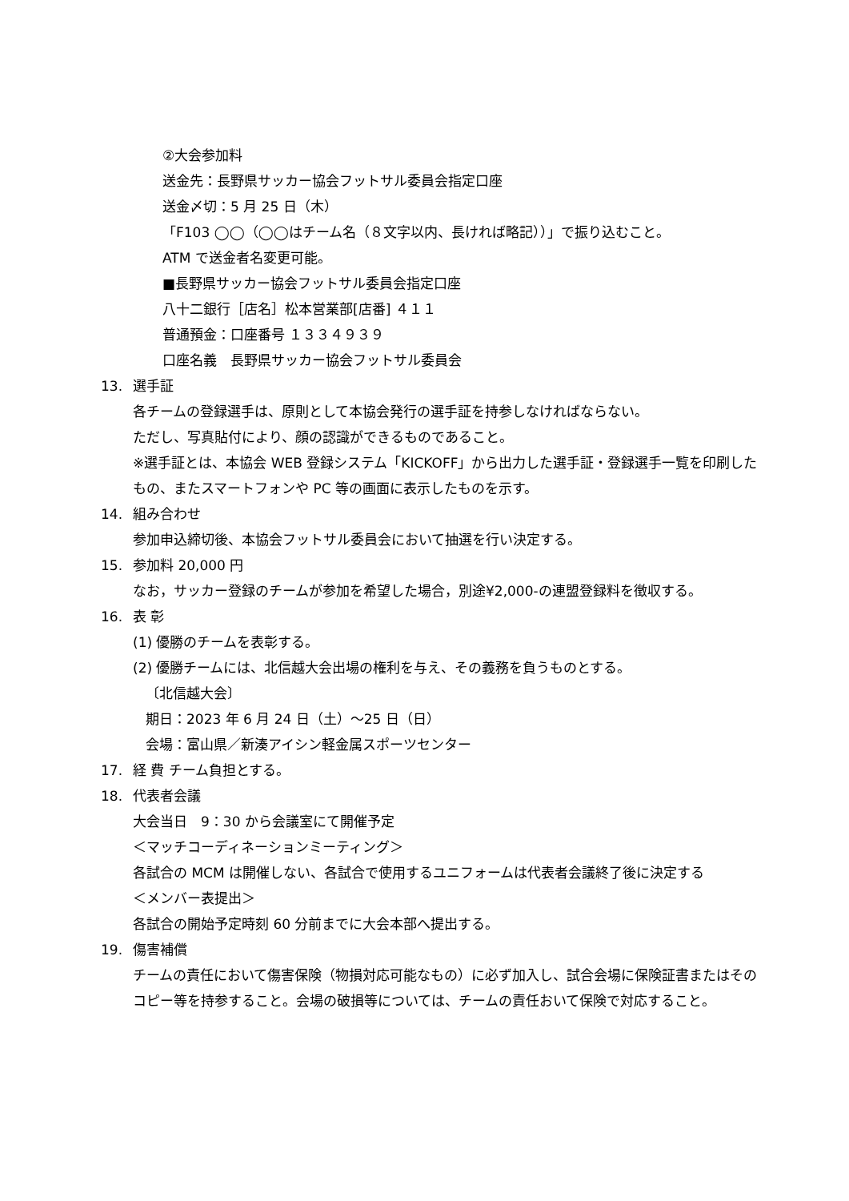②大会参加料
送金先：長野県サッカー協会フットサル委員会指定口座
送金〆切：5 月 25 日（木）
「F103 ◯◯（◯◯はチーム名（８文字以内、長ければ略記））」で振り込むこと。
ATM で送金者名変更可能。
■長野県サッカー協会フットサル委員会指定口座
八十二銀行［店名］松本営業部[店番] ４１１
普通預金：口座番号 １３３４９３９
口座名義　長野県サッカー協会フットサル委員会
13. 選手証
各チームの登録選手は、原則として本協会発行の選手証を持参しなければならない。
ただし、写真貼付により、顔の認識ができるものであること。
※選手証とは、本協会 WEB 登録システム「KICKOFF」から出力した選手証・登録選手一覧を印刷したもの、またスマートフォンや PC 等の画面に表示したものを示す。
14. 組み合わせ
参加申込締切後、本協会フットサル委員会において抽選を行い決定する。
15. 参加料 20,000 円
なお，サッカー登録のチームが参加を希望した場合，別途¥2,000-の連盟登録料を徴収する。
16. 表 彰
(1) 優勝のチームを表彰する。
(2) 優勝チームには、北信越大会出場の権利を与え、その義務を負うものとする。
〔北信越大会〕
期日：2023 年 6 月 24 日（土）～25 日（日）
会場：富山県／新湊アイシン軽金属スポーツセンター
17. 経 費 チーム負担とする。
18. 代表者会議
大会当日　9：30 から会議室にて開催予定
＜マッチコーディネーションミーティング＞
各試合の MCM は開催しない、各試合で使用するユニフォームは代表者会議終了後に決定する
＜メンバー表提出＞
各試合の開始予定時刻 60 分前までに大会本部へ提出する。
19. 傷害補償
チームの責任において傷害保険（物損対応可能なもの）に必ず加入し、試合会場に保険証書またはそのコピー等を持参すること。会場の破損等については、チームの責任おいて保険で対応すること。